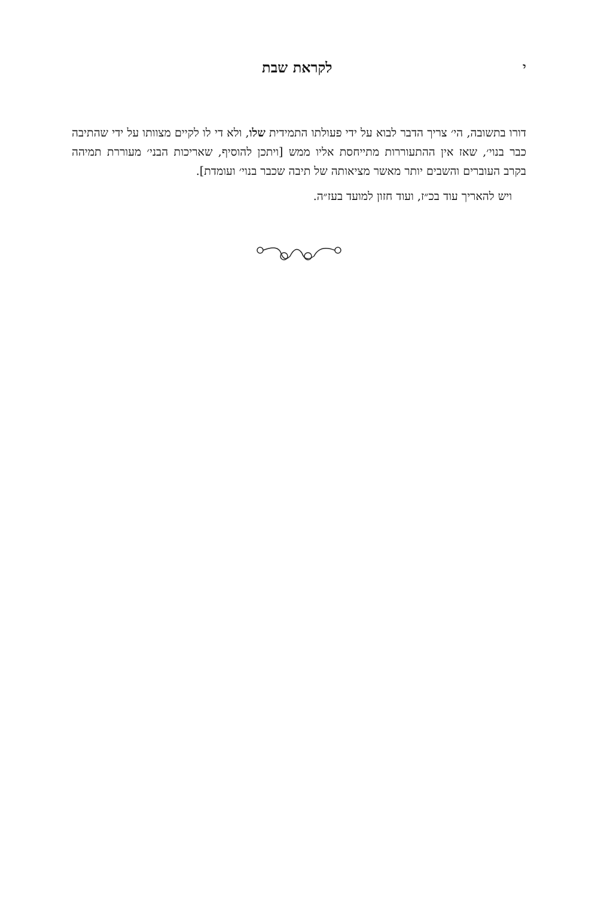י לקראת שבת
דורו בתשובה, הי׳ צריך הדבר לבוא על ידי פעולתו התמידית שלו, ולא די לו לקיים מצוותו על ידי שהתיבה כבר בנוי׳, שאז אין ההתעוררות מתייחסת אליו ממש [ויתכן להוסיף, שאריכות הבני׳ מעוררת תמיהה בקרב העוברים והשבים יותר מאשר מציאותה של תיבה שכבר בנוי׳ ועומדת].
ויש להאריך עוד בכ״ז, ועוד חזון למועד בעז״ה.